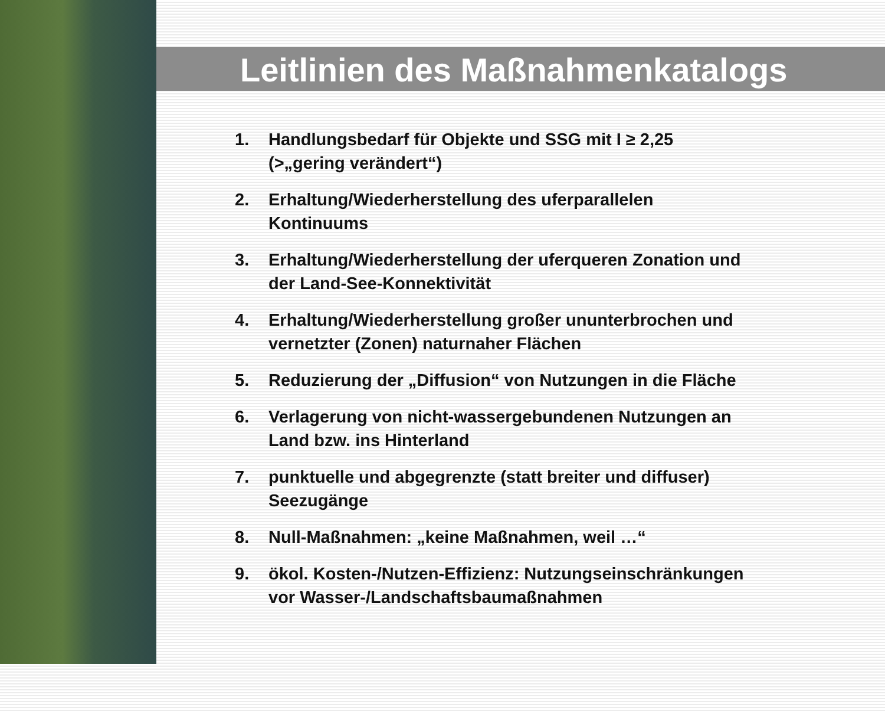Leitlinien des Maßnahmenkatalogs
1. Handlungsbedarf für Objekte und SSG mit I ≥ 2,25
(>„gering verändert“)
2. Erhaltung/Wiederherstellung des uferparallelen
Kontinuums
3. Erhaltung/Wiederherstellung der uferqueren Zonation und
der Land-See-Konnektivität
4. Erhaltung/Wiederherstellung großer ununterbrochen und
vernetzter (Zonen) naturnaher Flächen
5. Reduzierung der „Diffusion“ von Nutzungen in die Fläche
6. Verlagerung von nicht-wassergebundenen Nutzungen an
Land bzw. ins Hinterland
7. punktuelle und abgegrenzte (statt breiter und diffuser)
Seezugänge
8. Null-Maßnahmen: „keine Maßnahmen, weil …“
9. ökol. Kosten-/Nutzen-Effizienz: Nutzungseinschränkungen
vor Wasser-/Landschaftsbaumaßnahmen